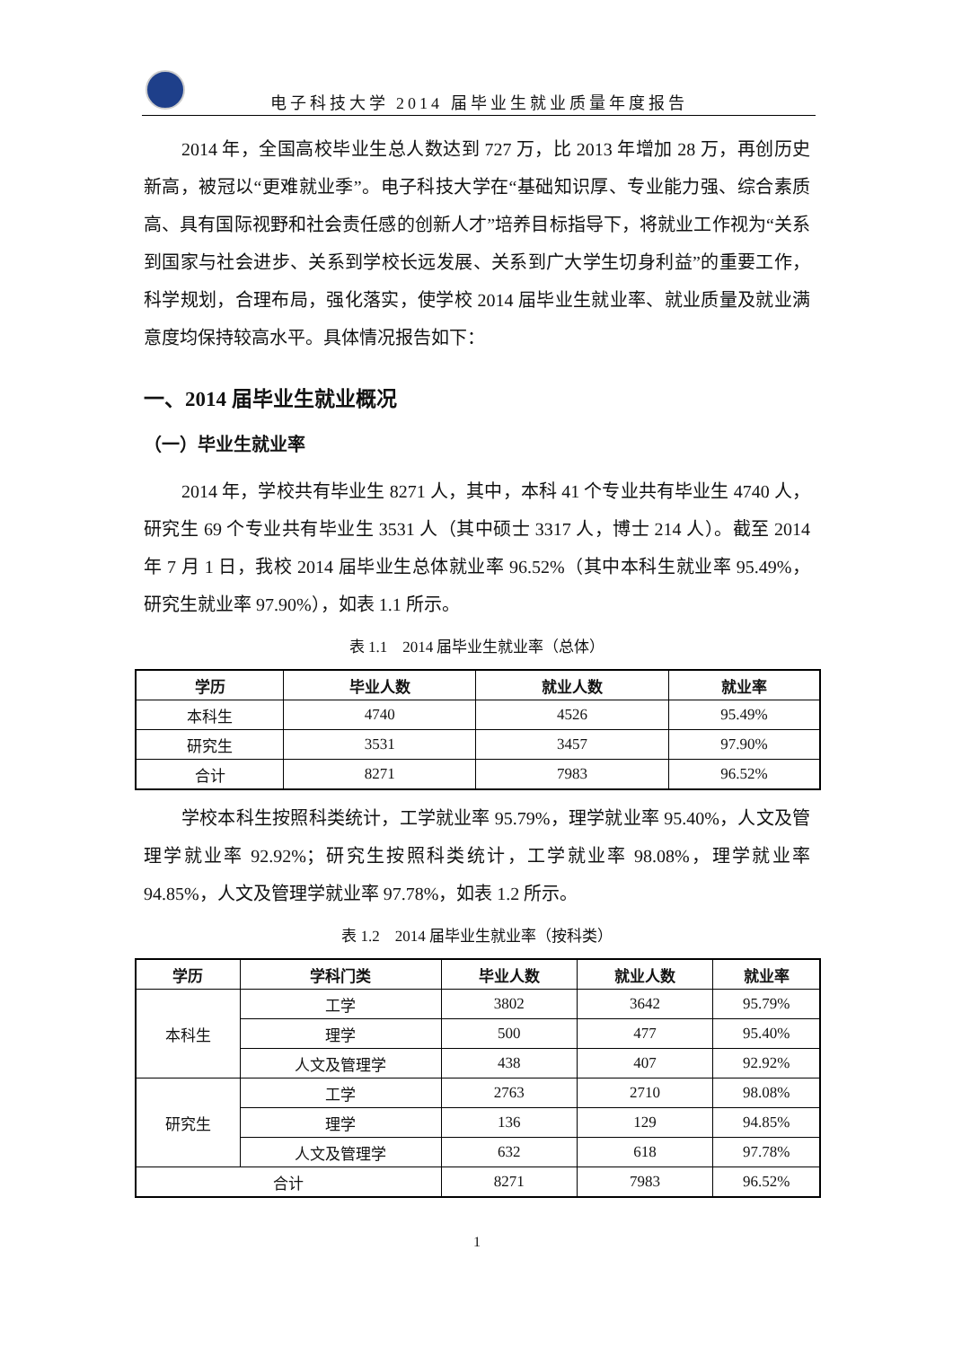电子科技大学 2014 届毕业生就业质量年度报告
2014 年，全国高校毕业生总人数达到 727 万，比 2013 年增加 28 万，再创历史新高，被冠以“更难就业季”。电子科技大学在“基础知识厚、专业能力强、综合素质高、具有国际视野和社会责任感的创新人才”培养目标指导下，将就业工作视为“关系到国家与社会进步、关系到学校长远发展、关系到广大学生切身利益”的重要工作，科学规划，合理布局，强化落实，使学校 2014 届毕业生就业率、就业质量及就业满意度均保持较高水平。具体情况报告如下：
一、2014 届毕业生就业概况
（一）毕业生就业率
2014 年，学校共有毕业生 8271 人，其中，本科 41 个专业共有毕业生 4740 人，研究生 69 个专业共有毕业生 3531 人（其中硕士 3317 人，博士 214 人）。截至 2014 年 7 月 1 日，我校 2014 届毕业生总体就业率 96.52%（其中本科生就业率 95.49%，研究生就业率 97.90%），如表 1.1 所示。
表 1.1　2014 届毕业生就业率（总体）
| 学历 | 毕业人数 | 就业人数 | 就业率 |
| --- | --- | --- | --- |
| 本科生 | 4740 | 4526 | 95.49% |
| 研究生 | 3531 | 3457 | 97.90% |
| 合计 | 8271 | 7983 | 96.52% |
学校本科生按照科类统计，工学就业率 95.79%，理学就业率 95.40%，人文及管理学就业率 92.92%；研究生按照科类统计，工学就业率 98.08%，理学就业率 94.85%，人文及管理学就业率 97.78%，如表 1.2 所示。
表 1.2　2014 届毕业生就业率（按科类）
| 学历 | 学科门类 | 毕业人数 | 就业人数 | 就业率 |
| --- | --- | --- | --- | --- |
| 本科生 | 工学 | 3802 | 3642 | 95.79% |
| | 理学 | 500 | 477 | 95.40% |
| | 人文及管理学 | 438 | 407 | 92.92% |
| 研究生 | 工学 | 2763 | 2710 | 98.08% |
| | 理学 | 136 | 129 | 94.85% |
| | 人文及管理学 | 632 | 618 | 97.78% |
| 合计 | | 8271 | 7983 | 96.52% |
1